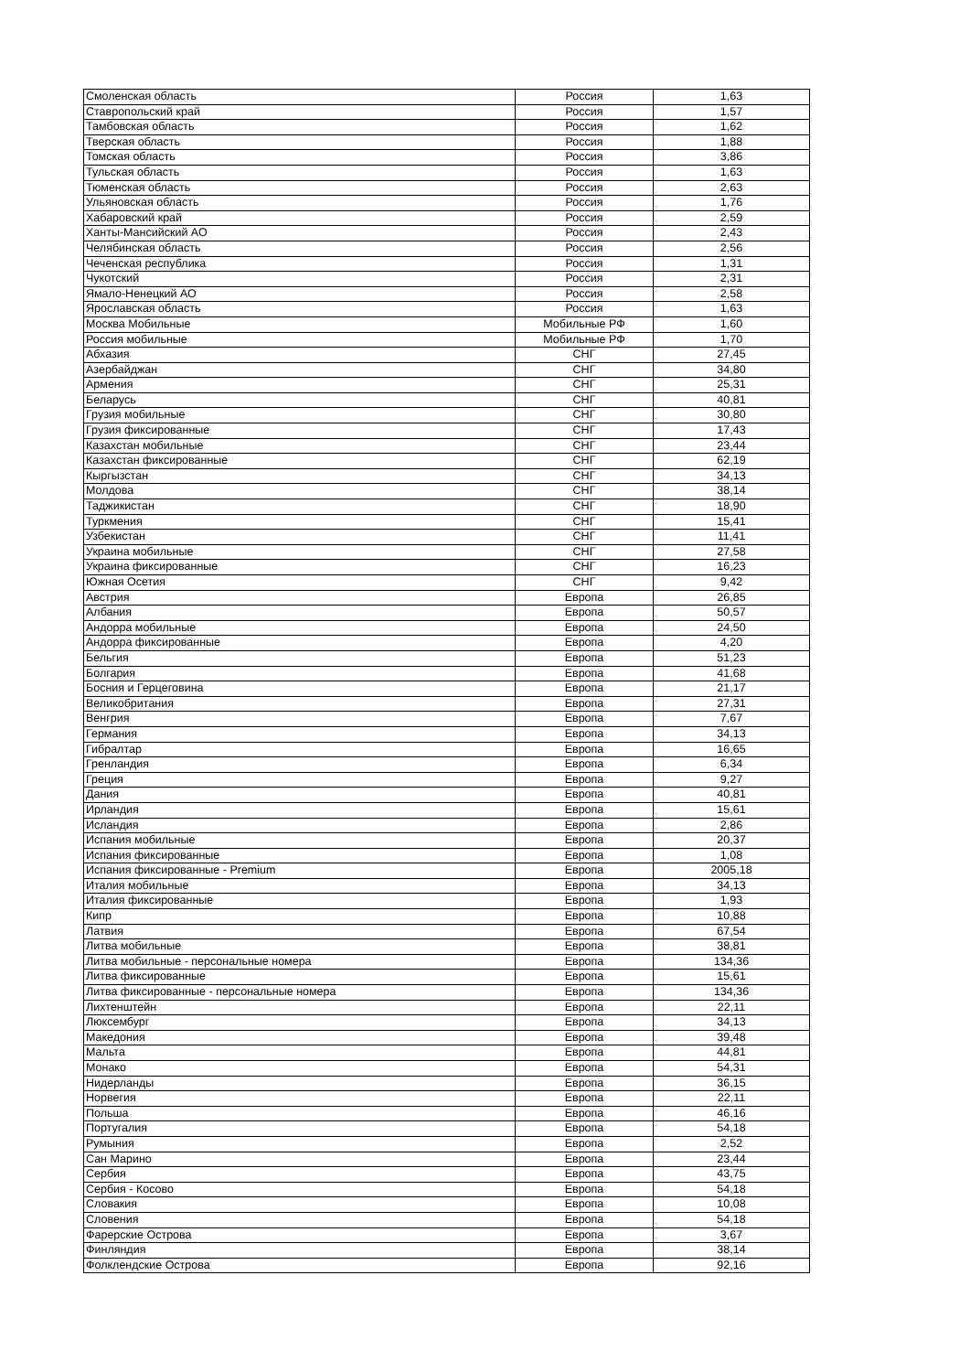| Смоленская область | Россия | 1,63 |
| Ставропольский край | Россия | 1,57 |
| Тамбовская область | Россия | 1,62 |
| Тверская область | Россия | 1,88 |
| Томская область | Россия | 3,86 |
| Тульская область | Россия | 1,63 |
| Тюменская область | Россия | 2,63 |
| Ульяновская область | Россия | 1,76 |
| Хабаровский край | Россия | 2,59 |
| Ханты-Мансийский АО | Россия | 2,43 |
| Челябинская область | Россия | 2,56 |
| Чеченская республика | Россия | 1,31 |
| Чукотский | Россия | 2,31 |
| Ямало-Ненецкий АО | Россия | 2,58 |
| Ярославская область | Россия | 1,63 |
| Москва Мобильные | Мобильные РФ | 1,60 |
| Россия мобильные | Мобильные РФ | 1,70 |
| Абхазия | СНГ | 27,45 |
| Азербайджан | СНГ | 34,80 |
| Армения | СНГ | 25,31 |
| Беларусь | СНГ | 40,81 |
| Грузия мобильные | СНГ | 30,80 |
| Грузия фиксированные | СНГ | 17,43 |
| Казахстан мобильные | СНГ | 23,44 |
| Казахстан фиксированные | СНГ | 62,19 |
| Кыргызстан | СНГ | 34,13 |
| Молдова | СНГ | 38,14 |
| Таджикистан | СНГ | 18,90 |
| Туркмения | СНГ | 15,41 |
| Узбекистан | СНГ | 11,41 |
| Украина мобильные | СНГ | 27,58 |
| Украина фиксированные | СНГ | 16,23 |
| Южная Осетия | СНГ | 9,42 |
| Австрия | Европа | 26,85 |
| Албания | Европа | 50,57 |
| Андорра мобильные | Европа | 24,50 |
| Андорра фиксированные | Европа | 4,20 |
| Бельгия | Европа | 51,23 |
| Болгария | Европа | 41,68 |
| Босния и Герцеговина | Европа | 21,17 |
| Великобритания | Европа | 27,31 |
| Венгрия | Европа | 7,67 |
| Германия | Европа | 34,13 |
| Гибралтар | Европа | 16,65 |
| Гренландия | Европа | 6,34 |
| Греция | Европа | 9,27 |
| Дания | Европа | 40,81 |
| Ирландия | Европа | 15,61 |
| Исландия | Европа | 2,86 |
| Испания мобильные | Европа | 20,37 |
| Испания фиксированные | Европа | 1,08 |
| Испания фиксированные - Premium | Европа | 2005,18 |
| Италия мобильные | Европа | 34,13 |
| Италия фиксированные | Европа | 1,93 |
| Кипр | Европа | 10,88 |
| Латвия | Европа | 67,54 |
| Литва мобильные | Европа | 38,81 |
| Литва мобильные - персональные номера | Европа | 134,36 |
| Литва фиксированные | Европа | 15,61 |
| Литва фиксированные - персональные номера | Европа | 134,36 |
| Лихтенштейн | Европа | 22,11 |
| Люксембург | Европа | 34,13 |
| Македония | Европа | 39,48 |
| Мальта | Европа | 44,81 |
| Монако | Европа | 54,31 |
| Нидерланды | Европа | 36,15 |
| Норвегия | Европа | 22,11 |
| Польша | Европа | 46,16 |
| Португалия | Европа | 54,18 |
| Румыния | Европа | 2,52 |
| Сан Марино | Европа | 23,44 |
| Сербия | Европа | 43,75 |
| Сербия - Косово | Европа | 54,18 |
| Словакия | Европа | 10,08 |
| Словения | Европа | 54,18 |
| Фарерские Острова | Европа | 3,67 |
| Финляндия | Европа | 38,14 |
| Фолклендские Острова | Европа | 92,16 |